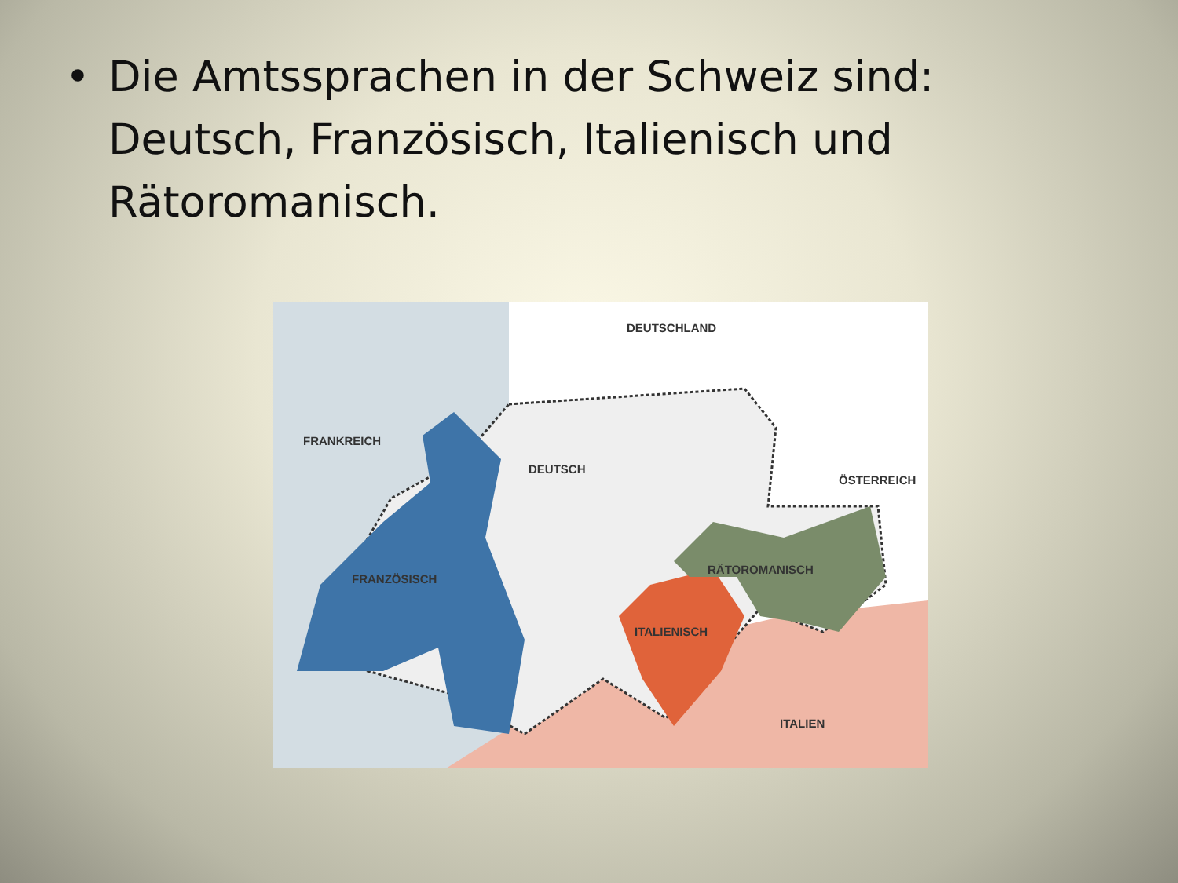• Die Amtssprachen in der Schweiz sind: Deutsch, Französisch, Italienisch und Rätoromanisch.
DEUTSCHLAND
FRANKREICH
DEUTSCH
ÖSTERREICH
FRANZÖSISCH
RÄTOROMANISCH
ITALIENISCH
ITALIEN